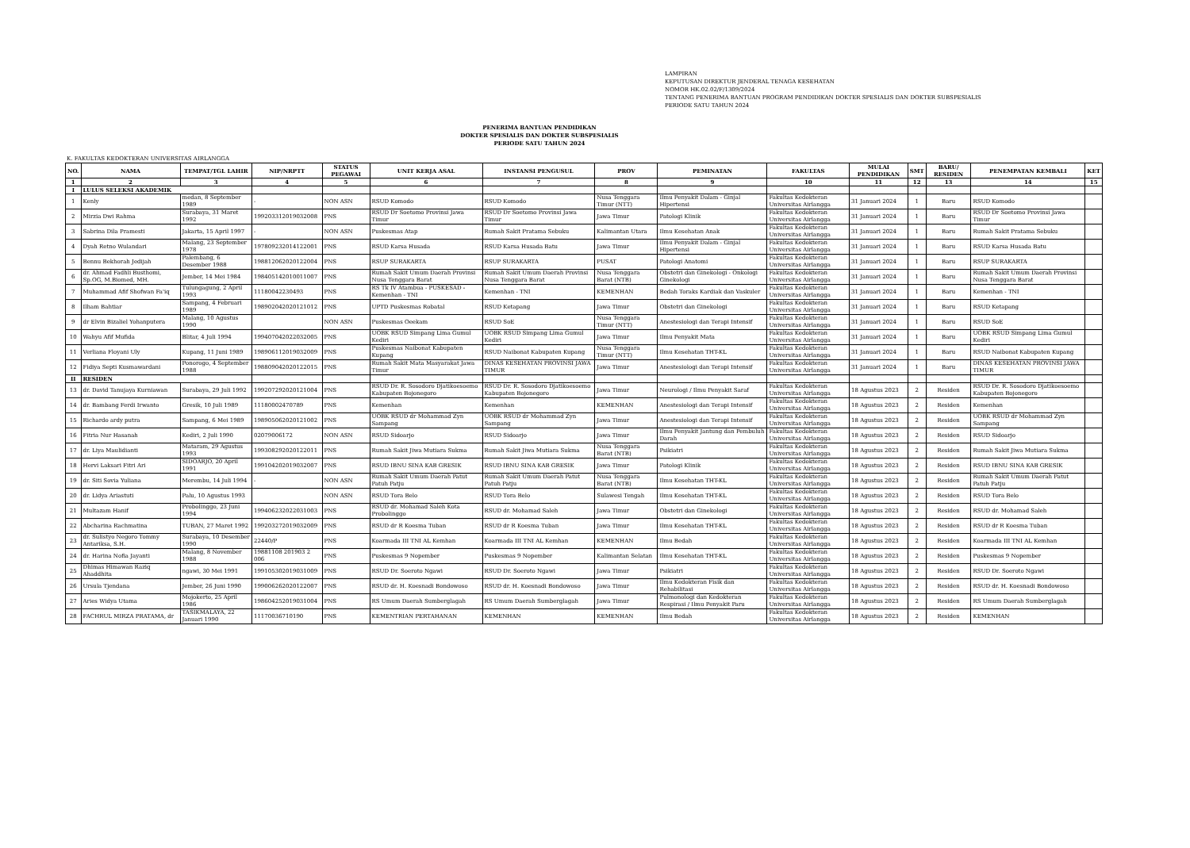LAMPIRAN
KEPUTUSAN DIREKTUR JENDERAL TENAGA KESEHATAN
NOMOR HK.02.02/F/1309/2024
TENTANG PENERIMA BANTUAN PROGRAM PENDIDIKAN DOKTER SPESIALIS DAN DOKTER SUBSPESIALIS
PERIODE SATU TAHUN 2024
PENERIMA BANTUAN PENDIDIKAN
DOKTER SPESIALIS DAN DOKTER SUBSPESIALIS
PERIODE SATU TAHUN 2024
K. FAKULTAS KEDOKTERAN UNIVERSITAS AIRLANGGA
| NO. | NAMA | TEMPAT/TGL LAHIR | NIP/NRPTT | STATUS PEGAWAI | UNIT KERJA ASAL | INSTANSI PENGUSUL | PROV | PEMINATAN | FAKULTAS | MULAI PENDIDIKAN | SMT | BARU/ RESIDEN | PENEMPATAN KEMBALI | KET |
| --- | --- | --- | --- | --- | --- | --- | --- | --- | --- | --- | --- | --- | --- | --- |
| 1 | 2 | 3 | 4 | 5 | 6 | 7 | 8 | 9 | 10 | 11 | 12 | 13 | 14 | 15 |
| I | LULUS SELEKSI AKADEMIK | | | | | | | | | | | | | |
| 1 | Kenly | medan, 8 September 1989 | - | NON ASN | RSUD Komodo | RSUD Komodo | Nusa Tenggara Timur (NTT) | Ilmu Penyakit Dalam - Ginjal Hipertensi | Fakultas Kedokteran Universitas Airlangga | 31 Januari 2024 | 1 | Baru | RSUD Komodo | |
| 2 | Mirzia Dwi Rahma | Surabaya, 31 Maret 1992 | 199203312019032008 | PNS | RSUD Dr Soetomo Provinsi Jawa Timur | RSUD Dr Soetomo Provinsi Jawa Timur | Jawa Timur | Patologi Klinik | Fakultas Kedokteran Universitas Airlangga | 31 Januari 2024 | 1 | Baru | RSUD Dr Soetomo Provinsi Jawa Timur | |
| 3 | Sabrina Dila Pramesti | Jakarta, 15 April 1997 | - | NON ASN | Puskesmas Atap | Rumah Sakit Pratama Sebuku | Kalimantan Utara | Ilmu Kesehatan Anak | Fakultas Kedokteran Universitas Airlangga | 31 Januari 2024 | 1 | Baru | Rumah Sakit Pratama Sebuku | |
| 4 | Dyah Retno Wulandari | Malang, 23 September 1978 | 197809232014122001 | PNS | RSUD Karsa Husada | RSUD Karsa Husada Batu | Jawa Timur | Ilmu Penyakit Dalam - Ginjal Hipertensi | Fakultas Kedokteran Universitas Airlangga | 31 Januari 2024 | 1 | Baru | RSUD Karsa Husada Batu | |
| 5 | Bennu Bekhorah Jedijah | Palembang, 6 Desember 1988 | 198812062020122004 | PNS | RSUP SURAKARTA | RSUP SURAKARTA | PUSAT | Patologi Anatomi | Fakultas Kedokteran Universitas Airlangga | 31 Januari 2024 | 1 | Baru | RSUP SURAKARTA | |
| 6 | dr. Ahmad Fadhli Busthomi, Sp.OG, M.Biomed, MH. | Jember, 14 Mei 1984 | 198405142010011007 | PNS | Rumah Sakit Umum Daerah Provinsi Nusa Tenggara Barat | Rumah Sakit Umum Daerah Provinsi Nusa Tenggara Barat | Nusa Tenggara Barat (NTB) | Obstetri dan Ginekologi - Onkologi Ginekologi | Fakultas Kedokteran Universitas Airlangga | 31 Januari 2024 | 1 | Baru | Rumah Sakit Umum Daerah Provinsi Nusa Tenggara Barat | |
| 7 | Muhammad Afif Shofwan Fa'iq | Tulungagung, 2 April 1993 | 11180042230493 | PNS | RS Tk IV Atambua - PUSKESAD - Kemenhan - TNI | Kemenhan - TNI | KEMENHAN | Bedah Toraks Kardiak dan Vaskuler | Fakultas Kedokteran Universitas Airlangga | 31 Januari 2024 | 1 | Baru | Kemenhan - TNI | |
| 8 | Ilham Bahtiar | Sampang, 4 Februari 1989 | 198902042020121012 | PNS | UPTD Puskesmas Robatal | RSUD Ketapang | Jawa Timur | Obstetri dan Ginekologi | Fakultas Kedokteran Universitas Airlangga | 31 Januari 2024 | 1 | Baru | RSUD Ketapang | |
| 9 | dr Elvin Bizaliel Yohanputera | Malang, 10 Agustus 1990 | | NON ASN | Puskesmas Oeekam | RSUD SoE | Nusa Tenggara Timur (NTT) | Anestesiologi dan Terapi Intensif | Fakultas Kedokteran Universitas Airlangga | 31 Januari 2024 | 1 | Baru | RSUD SoE | |
| 10 | Wahyu Afif Mufida | Blitar, 4 Juli 1994 | 199407042022032005 | PNS | UOBK RSUD Simpang Lima Gumul Kediri | UOBK RSUD Simpang Lima Gumul Kediri | Jawa Timur | Ilmu Penyakit Mata | Fakultas Kedokteran Universitas Airlangga | 31 Januari 2024 | 1 | Baru | UOBK RSUD Simpang Lima Gumul Kediri | |
| 11 | Verliana Floyani Uly | Kupang, 11 Juni 1989 | 198906112019032009 | PNS | Puskesmas Naibonat Kabupaten Kupang | RSUD Naibonat Kabupaten Kupang | Nusa Tenggara Timur (NTT) | Ilmu Kesehatan THT-KL | Fakultas Kedokteran Universitas Airlangga | 31 Januari 2024 | 1 | Baru | RSUD Naibonat Kabupaten Kupang | |
| 12 | Fidiya Septi Kusmawardani | Ponorogo, 4 September 1988 | 198809042020122015 | PNS | Rumah Sakit Mata Masyarakat Jawa Timur | DINAS KESEHATAN PROVINSI JAWA TIMUR | Jawa Timur | Anestesiologi dan Terapi Intensif | Fakultas Kedokteran Universitas Airlangga | 31 Januari 2024 | 1 | Baru | DINAS KESEHATAN PROVINSI JAWA TIMUR | |
| II | RESIDEN | | | | | | | | | | | | | |
| 13 | dr. David Tanujaya Kurniawan | Surabaya, 29 Juli 1992 | 199207292020121004 | PNS | RSUD Dr. R. Sosodoro Djatikoesoemo Kabupaten Bojonegoro | RSUD Dr. R. Sosodoro Djatikoesoemo Kabupaten Bojonegoro | Jawa Timur | Neurologi / Ilmu Penyakit Saraf | Fakultas Kedokteran Universitas Airlangga | 18 Agustus 2023 | 2 | Residen | RSUD Dr. R. Sosodoro Djatikoesoemo Kabupaten Bojonegoro | |
| 14 | dr. Bambang Ferdi Irwanto | Gresik, 10 Juli 1989 | 11180002470789 | PNS | Kemenhan | Kemenhan | KEMENHAN | Anestesiologi dan Terapi Intensif | Fakultas Kedokteran Universitas Airlangga | 18 Agustus 2023 | 2 | Residen | Kemenhan | |
| 15 | Richardo ardy putra | Sampang, 6 Mei 1989 | 198905062020121002 | PNS | UOBK RSUD dr Mohammad Zyn Sampang | UOBK RSUD dr Mohammad Zyn Sampang | Jawa Timur | Anestesiologi dan Terapi Intensif | Fakultas Kedokteran Universitas Airlangga | 18 Agustus 2023 | 2 | Residen | UOBK RSUD dr Mohammad Zyn Sampang | |
| 16 | Fitria Nur Hasanah | Kediri, 2 Juli 1990 | 02079006172 | NON ASN | RSUD Sidoarjo | RSUD Sidoarjo | Jawa Timur | Ilmu Penyakit Jantung dan Pembuluh Darah | Fakultas Kedokteran Universitas Airlangga | 18 Agustus 2023 | 2 | Residen | RSUD Sidoarjo | |
| 17 | dr. Liya Maulidianti | Mataram, 29 Agustus 1993 | 199308292020122011 | PNS | Rumah Sakit Jiwa Mutiara Sukma | Rumah Sakit Jiwa Mutiara Sukma | Nusa Tenggara Barat (NTB) | Psikiatri | Fakultas Kedokteran Universitas Airlangga | 18 Agustus 2023 | 2 | Residen | Rumah Sakit Jiwa Mutiara Sukma | |
| 18 | Hervi Laksari Fitri Ari | SIDOARJO, 20 April 1991 | 199104202019032007 | PNS | RSUD IBNU SINA KAB GRESIK | RSUD IBNU SINA KAB GRESIK | Jawa Timur | Patologi Klinik | Fakultas Kedokteran Universitas Airlangga | 18 Agustus 2023 | 2 | Residen | RSUD IBNU SINA KAB GRESIK | |
| 19 | dr. Siti Sovia Yuliana | Merembu, 14 Juli 1994 | - | NON ASN | Rumah Sakit Umum Daerah Patut Patuh Patju | Rumah Sakit Umum Daerah Patut Patuh Patju | Nusa Tenggara Barat (NTB) | Ilmu Kesehatan THT-KL | Fakultas Kedokteran Universitas Airlangga | 18 Agustus 2023 | 2 | Residen | Rumah Sakit Umum Daerah Patut Patuh Patju | |
| 20 | dr. Lidya Ariastuti | Palu, 10 Agustus 1993 | | NON ASN | RSUD Tora Belo | RSUD Tora Belo | Sulawesi Tengah | Ilmu Kesehatan THT-KL | Fakultas Kedokteran Universitas Airlangga | 18 Agustus 2023 | 2 | Residen | RSUD Tora Belo | |
| 21 | Multazam Hanif | Probolinggo, 23 Juni 1994 | 199406232022031003 | PNS | RSUD dr. Mohamad Saleh Kota Probolinggo | RSUD dr. Mohamad Saleh | Jawa Timur | Obstetri dan Ginekologi | Fakultas Kedokteran Universitas Airlangga | 18 Agustus 2023 | 2 | Residen | RSUD dr. Mohamad Saleh | |
| 22 | Abcharina Rachmatina | TUBAN, 27 Maret 1992 | 199203272019032009 | PNS | RSUD dr R Koesma Tuban | RSUD dr R Koesma Tuban | Jawa Timur | Ilmu Kesehatan THT-KL | Fakultas Kedokteran Universitas Airlangga | 18 Agustus 2023 | 2 | Residen | RSUD dr R Koesma Tuban | |
| 23 | dr. Sulistyo Negoro Tommy Antariksa, S.H. | Surabaya, 10 Desember 1990 | 22440/P | PNS | Koarmada III TNI AL Kemhan | Koarmada III TNI AL Kemhan | KEMENHAN | Ilmu Bedah | Fakultas Kedokteran Universitas Airlangga | 18 Agustus 2023 | 2 | Residen | Koarmada III TNI AL Kemhan | |
| 24 | dr. Harina Nofia Jayanti | Malang, 8 November 1988 | 19881108 201903 2 006 | PNS | Puskesmas 9 Nopember | Puskesmas 9 Nopember | Kalimantan Selatan | Ilmu Kesehatan THT-KL | Fakultas Kedokteran Universitas Airlangga | 18 Agustus 2023 | 2 | Residen | Puskesmas 9 Nopember | |
| 25 | Dhimas Himawan Raziq Ahaddhita | ngawi, 30 Mei 1991 | 199105302019031009 | PNS | RSUD Dr. Soeroto Ngawi | RSUD Dr. Soeroto Ngawi | Jawa Timur | Psikiatri | Fakultas Kedokteran Universitas Airlangga | 18 Agustus 2023 | 2 | Residen | RSUD Dr. Soeroto Ngawi | |
| 26 | Ursula Tjendana | Jember, 26 Juni 1990 | 199006262020122007 | PNS | RSUD dr. H. Koesnadi Bondowoso | RSUD dr. H. Koesnadi Bondowoso | Jawa Timur | Ilmu Kedokteran Fisik dan Rehabilitasi | Fakultas Kedokteran Universitas Airlangga | 18 Agustus 2023 | 2 | Residen | RSUD dr. H. Koesnadi Bondowoso | |
| 27 | Aries Widya Utama | Mojokerto, 25 April 1986 | 198604252019031004 | PNS | RS Umum Daerah Sumberglagah | RS Umum Daerah Sumberglagah | Jawa Timur | Pulmonologi dan Kedokteran Respirasi / Ilmu Penyakit Paru | Fakultas Kedokteran Universitas Airlangga | 18 Agustus 2023 | 2 | Residen | RS Umum Daerah Sumberglagah | |
| 28 | FACHRUL MIRZA PRATAMA, dr | TASIKMALAYA, 22 Januari 1990 | 11170036710190 | PNS | KEMENTRIAN PERTAHANAN | KEMENHAN | KEMENHAN | Ilmu Bedah | Fakultas Kedokteran Universitas Airlangga | 18 Agustus 2023 | 2 | Residen | KEMENHAN | |